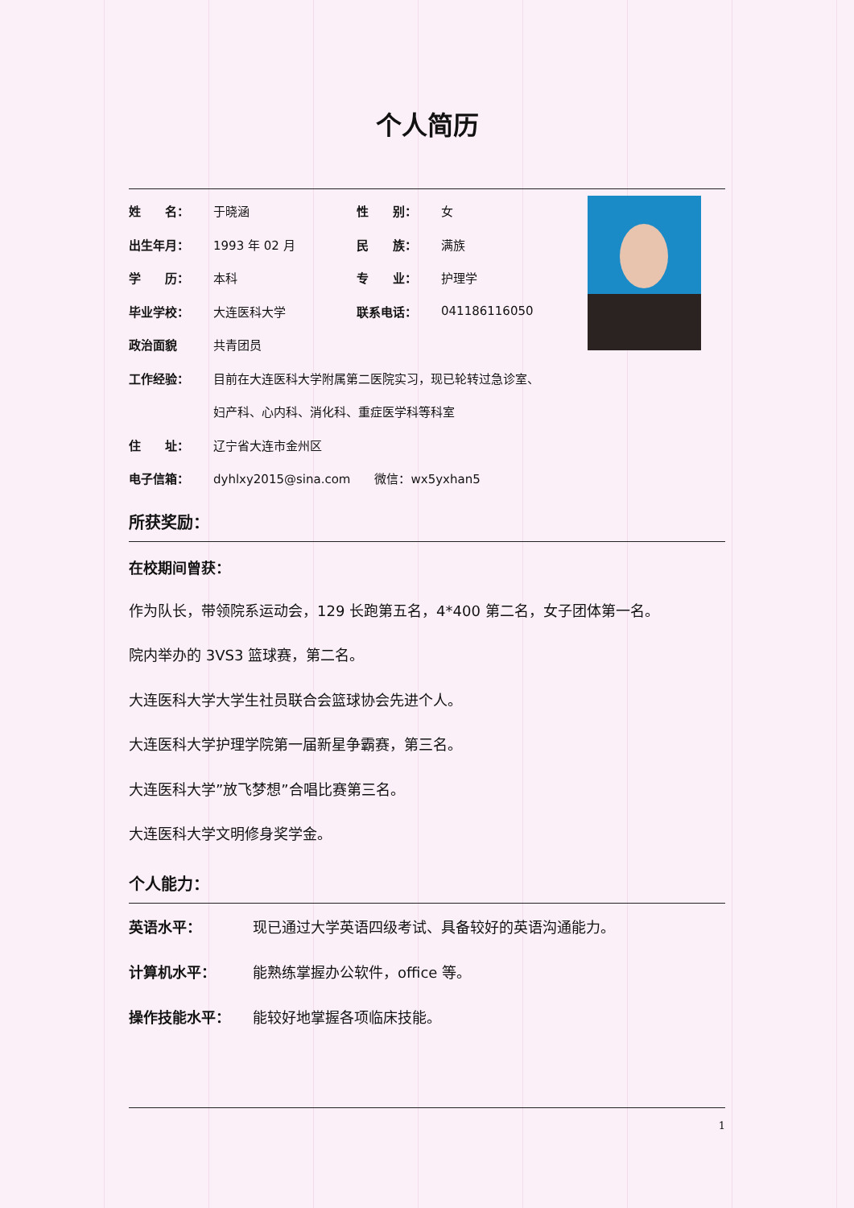个人简历
| 姓 名： | 于晓涵 | 性 别： | 女 |
| 出生年月： | 1993 年 02 月 | 民 族： | 满族 |
| 学 历： | 本科 | 专 业： | 护理学 |
| 毕业学校： | 大连医科大学 | 联系电话： | 041186116050 |
| 政治面貌 | 共青团员 | | |
| 工作经验： | 目前在大连医科大学附属第二医院实习，现已轮转过急诊室、 | | |
| | 妇产科、心内科、消化科、重症医学科等科室 | | |
| 住 址： | 辽宁省大连市金州区 | | |
| 电子信箱： | dyhlxy2015@sina.com 微信：wx5yxhan5 | | |
所获奖励：
在校期间曾获：
作为队长，带领院系运动会，129 长跑第五名，4*400 第二名，女子团体第一名。
院内举办的 3VS3 篮球赛，第二名。
大连医科大学大学生社员联合会篮球协会先进个人。
大连医科大学护理学院第一届新星争霸赛，第三名。
大连医科大学”放飞梦想”合唱比赛第三名。
大连医科大学文明修身奖学金。
个人能力：
| 英语水平： | 现已通过大学英语四级考试、具备较好的英语沟通能力。 |
| 计算机水平： | 能熟练掌握办公软件，office 等。 |
| 操作技能水平： | 能较好地掌握各项临床技能。 |
1